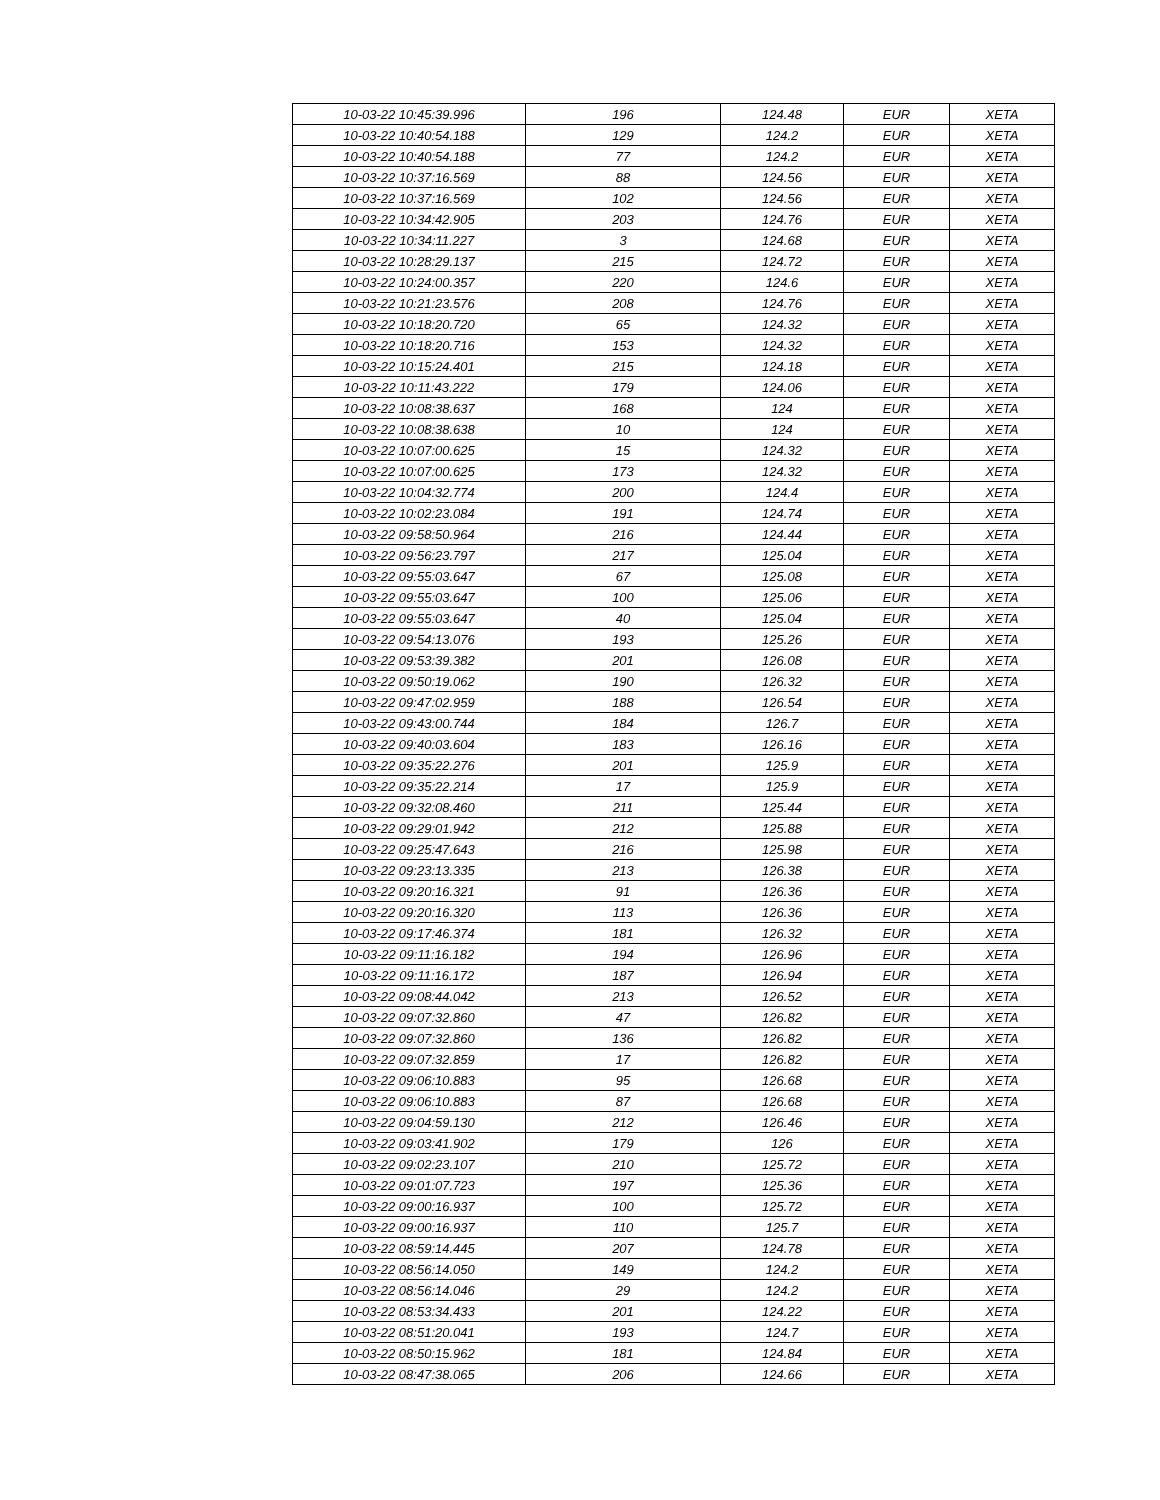| 10-03-22 10:45:39.996 | 196 | 124.48 | EUR | XETA |
| 10-03-22 10:40:54.188 | 129 | 124.2 | EUR | XETA |
| 10-03-22 10:40:54.188 | 77 | 124.2 | EUR | XETA |
| 10-03-22 10:37:16.569 | 88 | 124.56 | EUR | XETA |
| 10-03-22 10:37:16.569 | 102 | 124.56 | EUR | XETA |
| 10-03-22 10:34:42.905 | 203 | 124.76 | EUR | XETA |
| 10-03-22 10:34:11.227 | 3 | 124.68 | EUR | XETA |
| 10-03-22 10:28:29.137 | 215 | 124.72 | EUR | XETA |
| 10-03-22 10:24:00.357 | 220 | 124.6 | EUR | XETA |
| 10-03-22 10:21:23.576 | 208 | 124.76 | EUR | XETA |
| 10-03-22 10:18:20.720 | 65 | 124.32 | EUR | XETA |
| 10-03-22 10:18:20.716 | 153 | 124.32 | EUR | XETA |
| 10-03-22 10:15:24.401 | 215 | 124.18 | EUR | XETA |
| 10-03-22 10:11:43.222 | 179 | 124.06 | EUR | XETA |
| 10-03-22 10:08:38.637 | 168 | 124 | EUR | XETA |
| 10-03-22 10:08:38.638 | 10 | 124 | EUR | XETA |
| 10-03-22 10:07:00.625 | 15 | 124.32 | EUR | XETA |
| 10-03-22 10:07:00.625 | 173 | 124.32 | EUR | XETA |
| 10-03-22 10:04:32.774 | 200 | 124.4 | EUR | XETA |
| 10-03-22 10:02:23.084 | 191 | 124.74 | EUR | XETA |
| 10-03-22 09:58:50.964 | 216 | 124.44 | EUR | XETA |
| 10-03-22 09:56:23.797 | 217 | 125.04 | EUR | XETA |
| 10-03-22 09:55:03.647 | 67 | 125.08 | EUR | XETA |
| 10-03-22 09:55:03.647 | 100 | 125.06 | EUR | XETA |
| 10-03-22 09:55:03.647 | 40 | 125.04 | EUR | XETA |
| 10-03-22 09:54:13.076 | 193 | 125.26 | EUR | XETA |
| 10-03-22 09:53:39.382 | 201 | 126.08 | EUR | XETA |
| 10-03-22 09:50:19.062 | 190 | 126.32 | EUR | XETA |
| 10-03-22 09:47:02.959 | 188 | 126.54 | EUR | XETA |
| 10-03-22 09:43:00.744 | 184 | 126.7 | EUR | XETA |
| 10-03-22 09:40:03.604 | 183 | 126.16 | EUR | XETA |
| 10-03-22 09:35:22.276 | 201 | 125.9 | EUR | XETA |
| 10-03-22 09:35:22.214 | 17 | 125.9 | EUR | XETA |
| 10-03-22 09:32:08.460 | 211 | 125.44 | EUR | XETA |
| 10-03-22 09:29:01.942 | 212 | 125.88 | EUR | XETA |
| 10-03-22 09:25:47.643 | 216 | 125.98 | EUR | XETA |
| 10-03-22 09:23:13.335 | 213 | 126.38 | EUR | XETA |
| 10-03-22 09:20:16.321 | 91 | 126.36 | EUR | XETA |
| 10-03-22 09:20:16.320 | 113 | 126.36 | EUR | XETA |
| 10-03-22 09:17:46.374 | 181 | 126.32 | EUR | XETA |
| 10-03-22 09:11:16.182 | 194 | 126.96 | EUR | XETA |
| 10-03-22 09:11:16.172 | 187 | 126.94 | EUR | XETA |
| 10-03-22 09:08:44.042 | 213 | 126.52 | EUR | XETA |
| 10-03-22 09:07:32.860 | 47 | 126.82 | EUR | XETA |
| 10-03-22 09:07:32.860 | 136 | 126.82 | EUR | XETA |
| 10-03-22 09:07:32.859 | 17 | 126.82 | EUR | XETA |
| 10-03-22 09:06:10.883 | 95 | 126.68 | EUR | XETA |
| 10-03-22 09:06:10.883 | 87 | 126.68 | EUR | XETA |
| 10-03-22 09:04:59.130 | 212 | 126.46 | EUR | XETA |
| 10-03-22 09:03:41.902 | 179 | 126 | EUR | XETA |
| 10-03-22 09:02:23.107 | 210 | 125.72 | EUR | XETA |
| 10-03-22 09:01:07.723 | 197 | 125.36 | EUR | XETA |
| 10-03-22 09:00:16.937 | 100 | 125.72 | EUR | XETA |
| 10-03-22 09:00:16.937 | 110 | 125.7 | EUR | XETA |
| 10-03-22 08:59:14.445 | 207 | 124.78 | EUR | XETA |
| 10-03-22 08:56:14.050 | 149 | 124.2 | EUR | XETA |
| 10-03-22 08:56:14.046 | 29 | 124.2 | EUR | XETA |
| 10-03-22 08:53:34.433 | 201 | 124.22 | EUR | XETA |
| 10-03-22 08:51:20.041 | 193 | 124.7 | EUR | XETA |
| 10-03-22 08:50:15.962 | 181 | 124.84 | EUR | XETA |
| 10-03-22 08:47:38.065 | 206 | 124.66 | EUR | XETA |